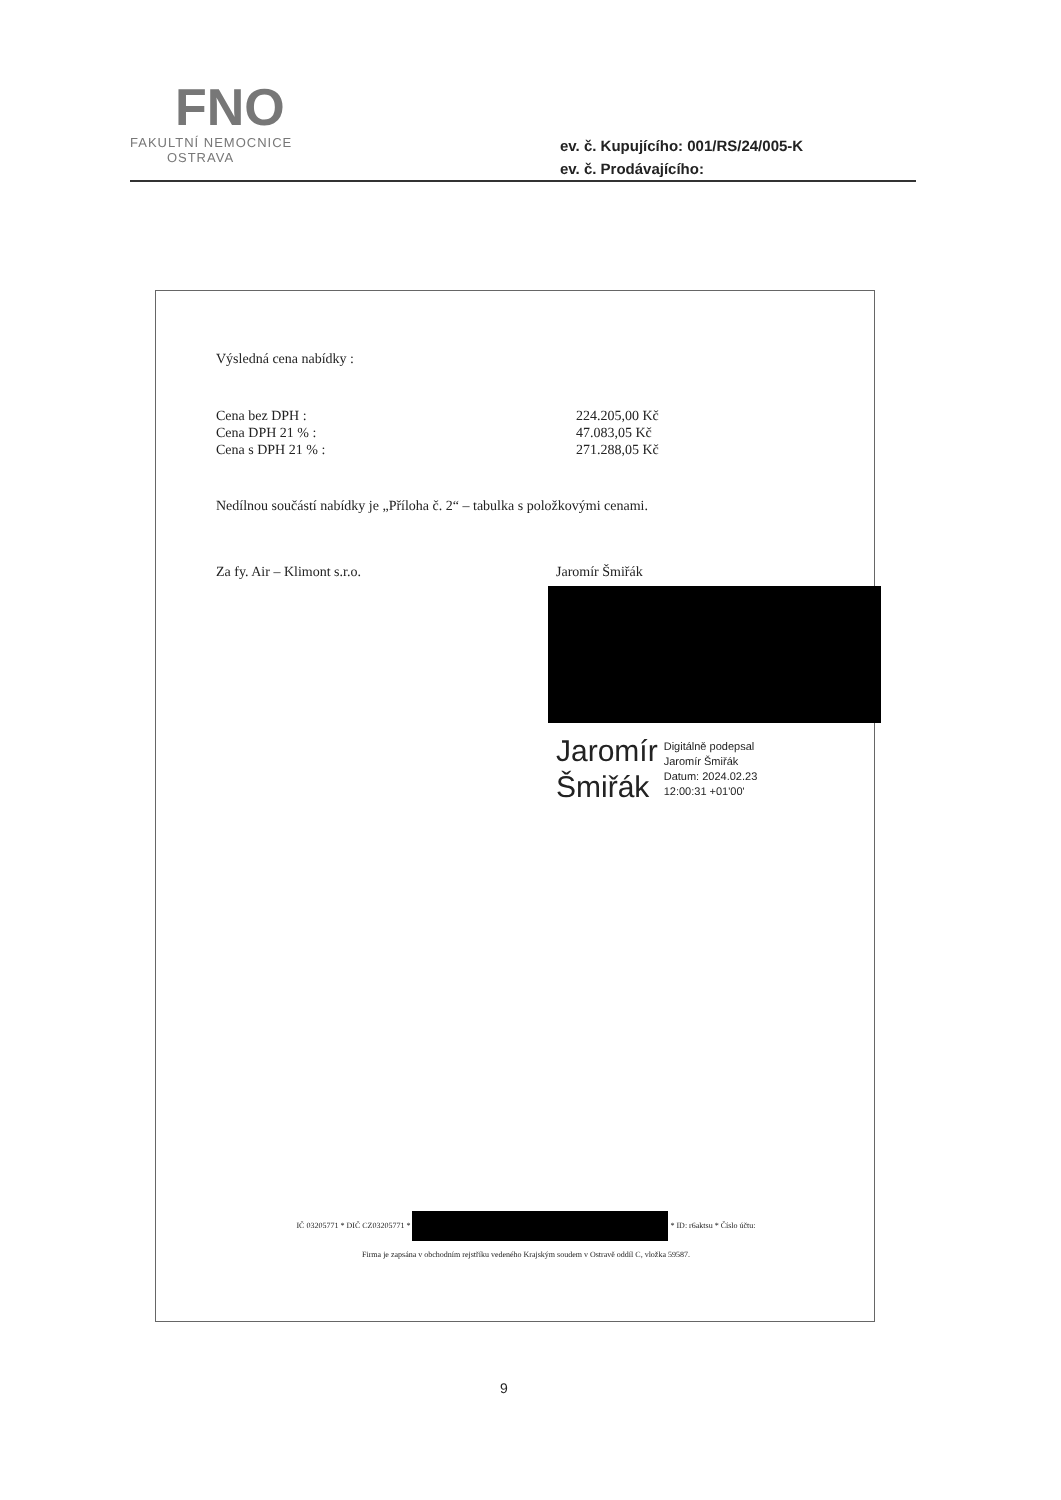FNO
FAKULTNÍ NEMOCNICE
OSTRAVA
ev. č. Kupujícího: 001/RS/24/005-K
ev. č. Prodávajícího:
Výsledná cena nabídky :
Cena bez DPH : 224.205,00 Kč
Cena DPH 21 % : 47.083,05 Kč
Cena s DPH 21 % : 271.288,05 Kč
Nedílnou součástí nabídky je „Příloha č. 2“ – tabulka s položkovými cenami.
Za fy. Air – Klimont s.r.o. Jaromír Šmiřák
Jaromír
Šmiřák
Digitálně podepsal
Jaromír Šmiřák
Datum: 2024.02.23
12:00:31 +01'00'
IČ 03205771 * DIČ CZ03205771 * * ID: r6aktsu * Číslo účtu:
Firma je zapsána v obchodním rejstříku vedeného Krajským soudem v Ostravě oddíl C, vložka 59587.
9